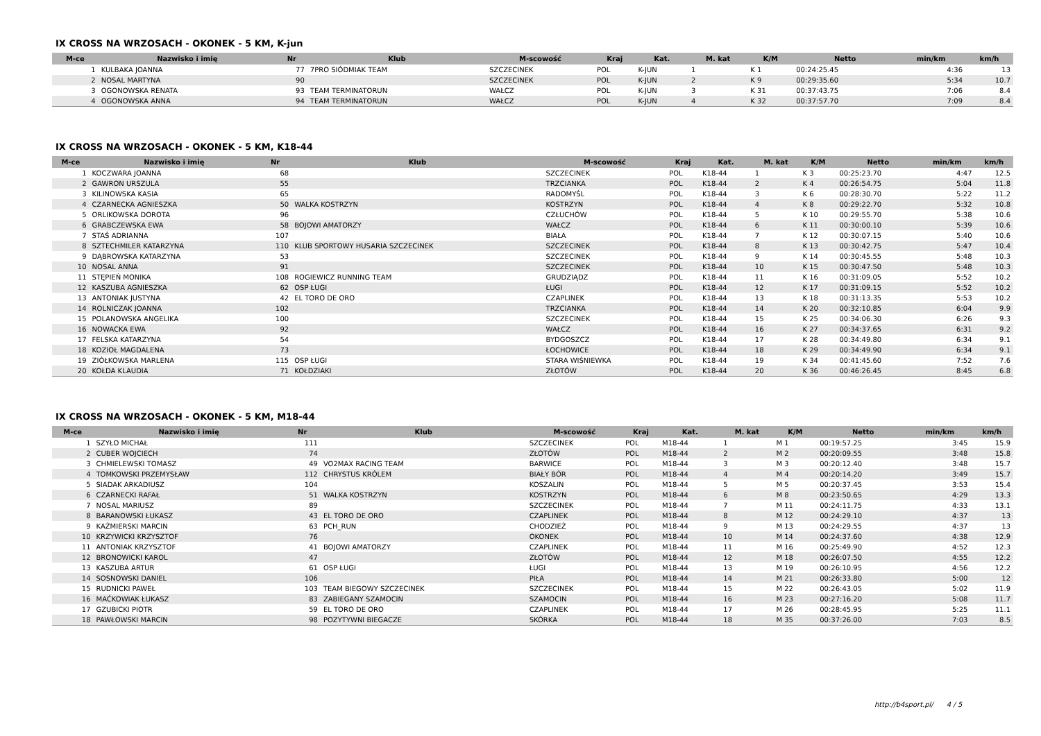IX CROSS NA WRZOSACH - OKONEK - 5 KM, K-jun
| M-ce | Nazwisko i imię | Nr | Klub | M-scowość | Kraj | Kat. | M. kat | K/M | Netto | min/km | km/h |
| --- | --- | --- | --- | --- | --- | --- | --- | --- | --- | --- | --- |
| 1 | KULBAKA JOANNA | 77 | 7PRO SIÓDMIAK TEAM | SZCZECINEK | POL | K-JUN | 1 | K 1 | 00:24:25.45 | 4:36 | 13 |
| 2 | NOSAL MARTYNA | 90 | | SZCZECINEK | POL | K-JUN | 2 | K 9 | 00:29:35.60 | 5:34 | 10.7 |
| 3 | OGONOWSKA RENATA | 93 | TEAM TERMINATORUN | WAŁCZ | POL | K-JUN | 3 | K 31 | 00:37:43.75 | 7:06 | 8.4 |
| 4 | OGONOWSKA ANNA | 94 | TEAM TERMINATORUN | WAŁCZ | POL | K-JUN | 4 | K 32 | 00:37:57.70 | 7:09 | 8.4 |
IX CROSS NA WRZOSACH - OKONEK - 5 KM, K18-44
| M-ce | Nazwisko i imię | Nr | Klub | M-scowość | Kraj | Kat. | M. kat | K/M | Netto | min/km | km/h |
| --- | --- | --- | --- | --- | --- | --- | --- | --- | --- | --- | --- |
| 1 | KOCZWARA JOANNA | 68 | | SZCZECINEK | POL | K18-44 | 1 | K 3 | 00:25:23.70 | 4:47 | 12.5 |
| 2 | GAWRON URSZULA | 55 | | TRZCIANKA | POL | K18-44 | 2 | K 4 | 00:26:54.75 | 5:04 | 11.8 |
| 3 | KILINOWSKA KASIA | 65 | | RADOMYŚL | POL | K18-44 | 3 | K 6 | 00:28:30.70 | 5:22 | 11.2 |
| 4 | CZARNECKA AGNIESZKA | 50 | WALKA KOSTRZYN | KOSTRZYN | POL | K18-44 | 4 | K 8 | 00:29:22.70 | 5:32 | 10.8 |
| 5 | ORLIKOWSKA DOROTA | 96 | | CZŁUCHÓW | POL | K18-44 | 5 | K 10 | 00:29:55.70 | 5:38 | 10.6 |
| 6 | GRABCZEWSKA EWA | 58 | BOJOWI AMATORZY | WAŁCZ | POL | K18-44 | 6 | K 11 | 00:30:00.10 | 5:39 | 10.6 |
| 7 | STAŚ ADRIANNA | 107 | | BIAŁA | POL | K18-44 | 7 | K 12 | 00:30:07.15 | 5:40 | 10.6 |
| 8 | SZTECHMILER KATARZYNA | 110 | KLUB SPORTOWY HUSARIA SZCZECINEK | SZCZECINEK | POL | K18-44 | 8 | K 13 | 00:30:42.75 | 5:47 | 10.4 |
| 9 | DĄBROWSKA KATARZYNA | 53 | | SZCZECINEK | POL | K18-44 | 9 | K 14 | 00:30:45.55 | 5:48 | 10.3 |
| 10 | NOSAL ANNA | 91 | | SZCZECINEK | POL | K18-44 | 10 | K 15 | 00:30:47.50 | 5:48 | 10.3 |
| 11 | STĘPIEŃ MONIKA | 108 | ROGIEWICZ RUNNING TEAM | GRUDZIĄDZ | POL | K18-44 | 11 | K 16 | 00:31:09.05 | 5:52 | 10.2 |
| 12 | KASZUBA AGNIESZKA | 62 | OSP ŁUGI | ŁUGI | POL | K18-44 | 12 | K 17 | 00:31:09.15 | 5:52 | 10.2 |
| 13 | ANTONIAK JUSTYNA | 42 | EL TORO DE ORO | CZAPLINEK | POL | K18-44 | 13 | K 18 | 00:31:13.35 | 5:53 | 10.2 |
| 14 | ROLNICZAK JOANNA | 102 | | TRZCIANKA | POL | K18-44 | 14 | K 20 | 00:32:10.85 | 6:04 | 9.9 |
| 15 | POLANOWSKA ANGELIKA | 100 | | SZCZECINEK | POL | K18-44 | 15 | K 25 | 00:34:06.30 | 6:26 | 9.3 |
| 16 | NOWACKA EWA | 92 | | WAŁCZ | POL | K18-44 | 16 | K 27 | 00:34:37.65 | 6:31 | 9.2 |
| 17 | FELSKA KATARZYNA | 54 | | BYDGOSZCZ | POL | K18-44 | 17 | K 28 | 00:34:49.80 | 6:34 | 9.1 |
| 18 | KOZIOŁ MAGDALENA | 73 | | ŁOCHOWICE | POL | K18-44 | 18 | K 29 | 00:34:49.90 | 6:34 | 9.1 |
| 19 | ZIÓŁKOWSKA MARLENA | 115 | OSP ŁUGI | STARA WIŚNIEWKA | POL | K18-44 | 19 | K 34 | 00:41:45.60 | 7:52 | 7.6 |
| 20 | KOŁDA KLAUDIA | 71 | KOŁDZIAKI | ZŁOTÓW | POL | K18-44 | 20 | K 36 | 00:46:26.45 | 8:45 | 6.8 |
IX CROSS NA WRZOSACH - OKONEK - 5 KM, M18-44
| M-ce | Nazwisko i imię | Nr | Klub | M-scowość | Kraj | Kat. | M. kat | K/M | Netto | min/km | km/h |
| --- | --- | --- | --- | --- | --- | --- | --- | --- | --- | --- | --- |
| 1 | SZYŁO MICHAŁ | 111 | | SZCZECINEK | POL | M18-44 | 1 | M 1 | 00:19:57.25 | 3:45 | 15.9 |
| 2 | CUBER WOJCIECH | 74 | | ZŁOTÓW | POL | M18-44 | 2 | M 2 | 00:20:09.55 | 3:48 | 15.8 |
| 3 | CHMIELEWSKI TOMASZ | 49 | VO2MAX RACING TEAM | BARWICE | POL | M18-44 | 3 | M 3 | 00:20:12.40 | 3:48 | 15.7 |
| 4 | TOMKOWSKI PRZEMYSŁAW | 112 | CHRYSTUS KRÓLEM | BIAŁY BÓR | POL | M18-44 | 4 | M 4 | 00:20:14.20 | 3:49 | 15.7 |
| 5 | SIADAK ARKADIUSZ | 104 | | KOSZALIN | POL | M18-44 | 5 | M 5 | 00:20:37.45 | 3:53 | 15.4 |
| 6 | CZARNECKI RAFAŁ | 51 | WALKA KOSTRZYN | KOSTRZYN | POL | M18-44 | 6 | M 8 | 00:23:50.65 | 4:29 | 13.3 |
| 7 | NOSAL MARIUSZ | 89 | | SZCZECINEK | POL | M18-44 | 7 | M 11 | 00:24:11.75 | 4:33 | 13.1 |
| 8 | BARANOWSKI ŁUKASZ | 43 | EL TORO DE ORO | CZAPLINEK | POL | M18-44 | 8 | M 12 | 00:24:29.10 | 4:37 | 13 |
| 9 | KAŹMIERSKI MARCIN | 63 | PCH_RUN | CHODZIEŻ | POL | M18-44 | 9 | M 13 | 00:24:29.55 | 4:37 | 13 |
| 10 | KRZYWICKI KRZYSZTOF | 76 | | OKONEK | POL | M18-44 | 10 | M 14 | 00:24:37.60 | 4:38 | 12.9 |
| 11 | ANTONIAK KRZYSZTOF | 41 | BOJOWI AMATORZY | CZAPLINEK | POL | M18-44 | 11 | M 16 | 00:25:49.90 | 4:52 | 12.3 |
| 12 | BRONOWICKI KAROL | 47 | | ZŁOTÓW | POL | M18-44 | 12 | M 18 | 00:26:07.50 | 4:55 | 12.2 |
| 13 | KASZUBA ARTUR | 61 | OSP ŁUGI | ŁUGI | POL | M18-44 | 13 | M 19 | 00:26:10.95 | 4:56 | 12.2 |
| 14 | SOSNOWSKI DANIEL | 106 | | PIŁA | POL | M18-44 | 14 | M 21 | 00:26:33.80 | 5:00 | 12 |
| 15 | RUDNICKI PAWEŁ | 103 | TEAM BIEGOWY SZCZECINEK | SZCZECINEK | POL | M18-44 | 15 | M 22 | 00:26:43.05 | 5:02 | 11.9 |
| 16 | MAĆKOWIAK ŁUKASZ | 83 | ZABIEGANY SZAMOCIN | SZAMOCIN | POL | M18-44 | 16 | M 23 | 00:27:16.20 | 5:08 | 11.7 |
| 17 | GZUBICKI PIOTR | 59 | EL TORO DE ORO | CZAPLINEK | POL | M18-44 | 17 | M 26 | 00:28:45.95 | 5:25 | 11.1 |
| 18 | PAWŁOWSKI MARCIN | 98 | POZYTYWNI BIEGACZE | SKÓRKA | POL | M18-44 | 18 | M 35 | 00:37:26.00 | 7:03 | 8.5 |
http://b4sport.pl/ 4 / 5